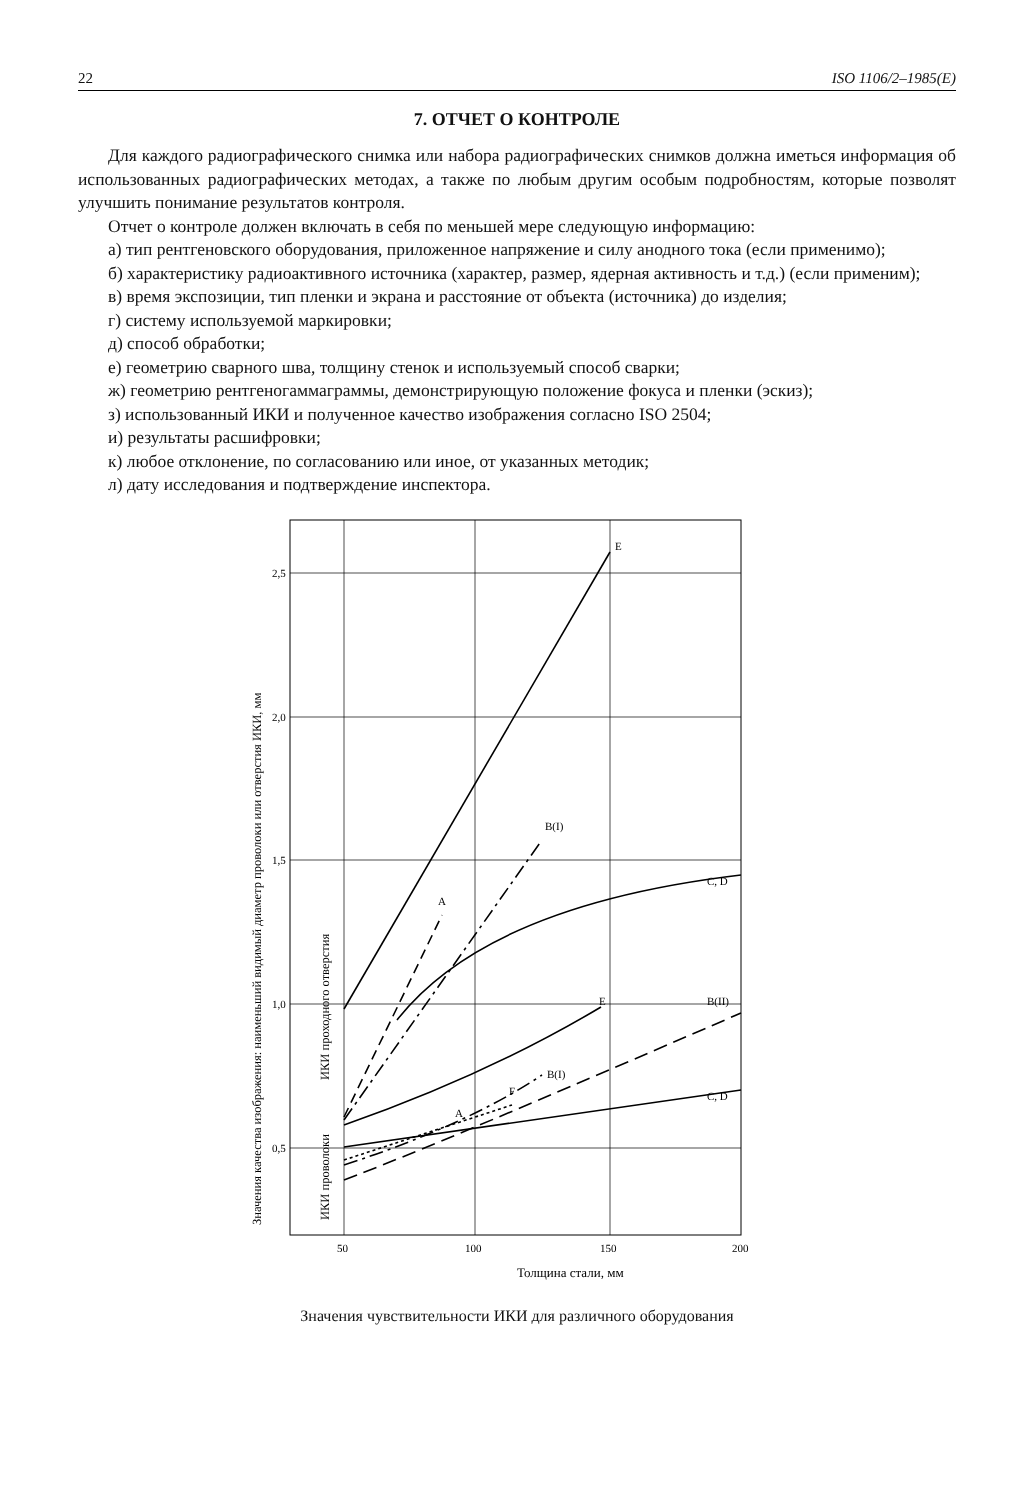22 ISO 1106/2–1985(E)
7. ОТЧЕТ О КОНТРОЛЕ
Для каждого радиографического снимка или набора радиографических снимков должна иметься информация об использованных радиографических методах, а также по любым другим особым подробностям, которые позволят улучшить понимание результатов контроля.
Отчет о контроле должен включать в себя по меньшей мере следующую информацию:
а) тип рентгеновского оборудования, приложенное напряжение и силу анодного тока (если применимо);
б) характеристику радиоактивного источника (характер, размер, ядерная активность и т.д.) (если применим);
в) время экспозиции, тип пленки и экрана и расстояние от объекта (источника) до изделия;
г) систему используемой маркировки;
д) способ обработки;
е) геометрию сварного шва, толщину стенок и используемый способ сварки;
ж) геометрию рентгеногаммаграммы, демонстрирующую положение фокуса и пленки (эскиз);
з) использованный ИКИ и полученное качество изображения согласно ISO 2504;
и) результаты расшифровки;
к) любое отклонение, по согласованию или иное, от указанных методик;
л) дату исследования и подтверждение инспектора.
E
B(I)
A
C, D
E
B(II)
B(I)
F
A
C, D
2,5
2,0
1,5
1,0
0,5
50
100
150
200
Толщина стали, мм
Значения качества изображения: наименьший видимый диаметр проволоки или отверстия ИКИ, мм
ИКИ проходного отверстия
ИКИ проволоки
Значения чувствительности ИКИ для различного оборудования